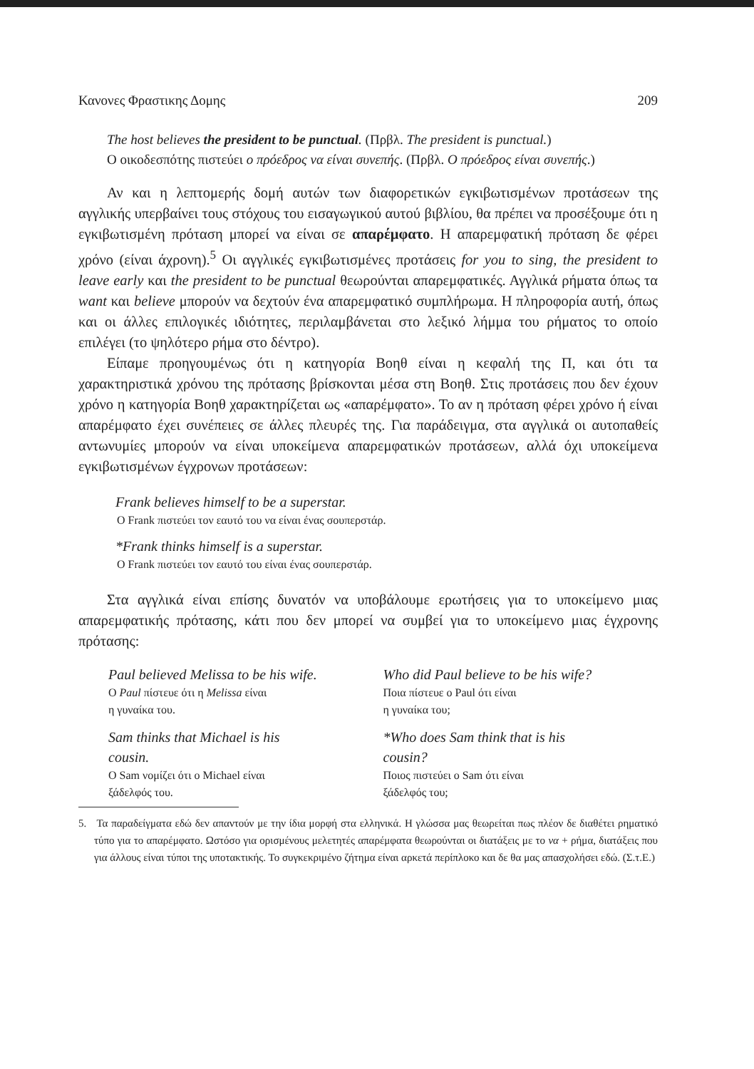Κανονες Φραστικης Δομης 209
The host believes the president to be punctual. (Πρβλ. The president is punctual.)
Ο οικοδεσπότης πιστεύει ο πρόεδρος να είναι συνεπής. (Πρβλ. Ο πρόεδρος είναι συνεπής.)
Αν και η λεπτομερής δομή αυτών των διαφορετικών εγκιβωτισμένων προτάσεων της αγγλικής υπερβαίνει τους στόχους του εισαγωγικού αυτού βιβλίου, θα πρέπει να προσέξουμε ότι η εγκιβωτισμένη πρόταση μπορεί να είναι σε απαρέμφατο. Η απαρεμφατική πρόταση δε φέρει χρόνο (είναι άχρονη).<sup>5</sup> Οι αγγλικές εγκιβωτισμένες προτάσεις for you to sing, the president to leave early και the president to be punctual θεωρούνται απαρεμφατικές. Αγγλικά ρήματα όπως τα want και believe μπορούν να δεχτούν ένα απαρεμφατικό συμπλήρωμα. Η πληροφορία αυτή, όπως και οι άλλες επιλογικές ιδιότητες, περιλαμβάνεται στο λεξικό λήμμα του ρήματος το οποίο επιλέγει (το ψηλότερο ρήμα στο δέντρο).
Είπαμε προηγουμένως ότι η κατηγορία Βοηθ είναι η κεφαλή της Π, και ότι τα χαρακτηριστικά χρόνου της πρότασης βρίσκονται μέσα στη Βοηθ. Στις προτάσεις που δεν έχουν χρόνο η κατηγορία Βοηθ χαρακτηρίζεται ως «απαρέμφατο». Το αν η πρόταση φέρει χρόνο ή είναι απαρέμφατο έχει συνέπειες σε άλλες πλευρές της. Για παράδειγμα, στα αγγλικά οι αυτοπαθείς αντωνυμίες μπορούν να είναι υποκείμενα απαρεμφατικών προτάσεων, αλλά όχι υποκείμενα εγκιβωτισμένων έγχρονων προτάσεων:
Frank believes himself to be a superstar.
Ο Frank πιστεύει τον εαυτό του να είναι ένας σουπερστάρ.
*Frank thinks himself is a superstar.
Ο Frank πιστεύει τον εαυτό του είναι ένας σουπερστάρ.
Στα αγγλικά είναι επίσης δυνατόν να υποβάλουμε ερωτήσεις για το υποκείμενο μιας απαρεμφατικής πρότασης, κάτι που δεν μπορεί να συμβεί για το υποκείμενο μιας έγχρονης πρότασης:
Paul believed Melissa to be his wife.
Ο Paul πίστευε ότι η Melissa είναι
η γυναίκα του.
Sam thinks that Michael is his
cousin.
Ο Sam νομίζει ότι ο Michael είναι
ξάδελφός του.
Who did Paul believe to be his wife?
Ποια πίστευε ο Paul ότι είναι
η γυναίκα του;
*Who does Sam think that is his
cousin?
Ποιος πιστεύει ο Sam ότι είναι
ξάδελφός του;
5. Τα παραδείγματα εδώ δεν απαντούν με την ίδια μορφή στα ελληνικά. Η γλώσσα μας θεωρείται πως πλέον δε διαθέτει ρηματικό τύπο για το απαρέμφατο. Ωστόσο για ορισμένους μελετητές απαρέμφατα θεωρούνται οι διατάξεις με το να + ρήμα, διατάξεις που για άλλους είναι τύποι της υποτακτικής. Το συγκεκριμένο ζήτημα είναι αρκετά περίπλοκο και δε θα μας απασχολήσει εδώ. (Σ.τ.Ε.)